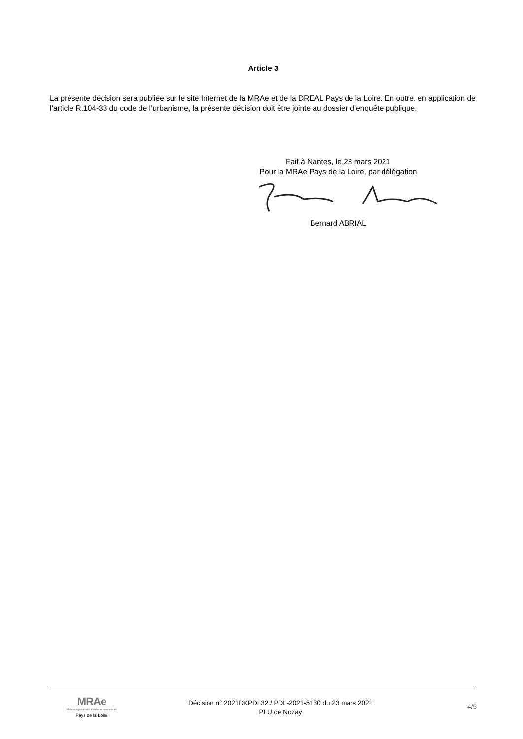Article 3
La présente décision sera publiée sur le site Internet de la MRAe et de la DREAL Pays de la Loire. En outre, en application de l’article R.104-33 du code de l’urbanisme, la présente décision doit être jointe au dossier d’enquête publique.
Fait à Nantes, le 23 mars 2021
Pour la MRAe Pays de la Loire, par délégation
Bernard ABRIAL
MRAe
Mission régionale d'autorité environnementale
Pays de la Loire
Décision n° 2021DKPDL32 / PDL-2021-5130 du 23 mars 2021
PLU de Nozay
4/5